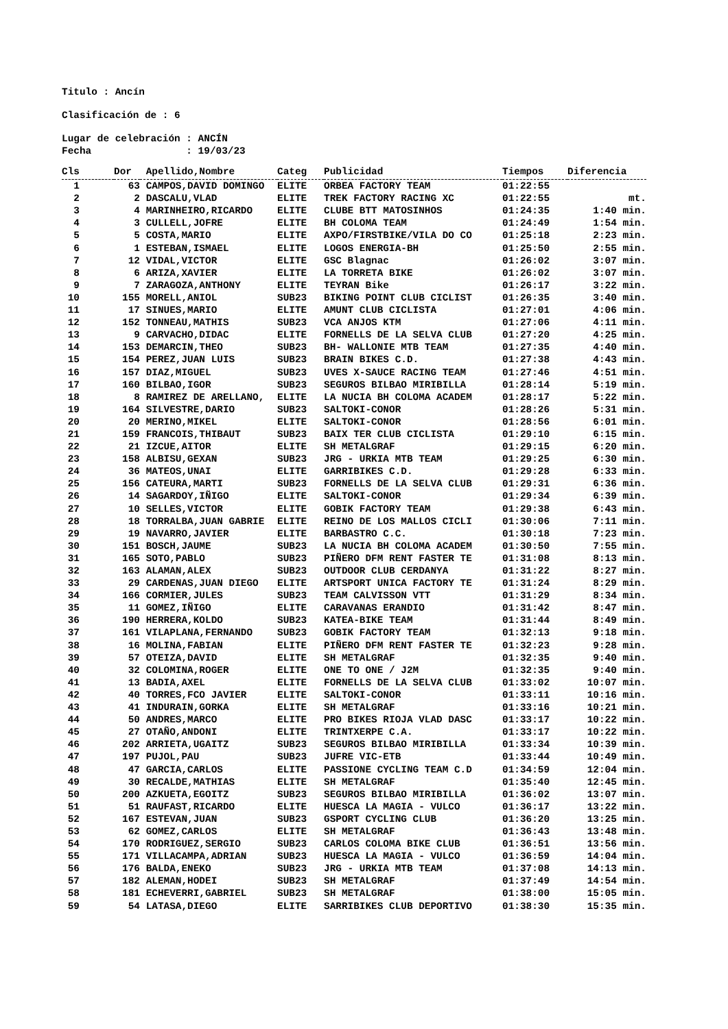Titulo : Ancín
Clasificación de : 6
Lugar de celebración : ANCÍN
Fecha : 19/03/23
| Cls | Dor | Apellido,Nombre | Categ | Publicidad | Tiempos | Diferencia |
| --- | --- | --- | --- | --- | --- | --- |
| 1 | 63 | CAMPOS,DAVID DOMINGO | ELITE | ORBEA FACTORY TEAM | 01:22:55 | |
| 2 | 2 | DASCALU,VLAD | ELITE | TREK FACTORY RACING XC | 01:22:55 | mt. |
| 3 | 4 | MARINHEIRO,RICARDO | ELITE | CLUBE BTT MATOSINHOS | 01:24:35 | 1:40 min. |
| 4 | 3 | CULLELL,JOFRE | ELITE | BH COLOMA TEAM | 01:24:49 | 1:54 min. |
| 5 | 5 | COSTA,MARIO | ELITE | AXPO/FIRSTBIKE/VILA DO CO | 01:25:18 | 2:23 min. |
| 6 | 1 | ESTEBAN,ISMAEL | ELITE | LOGOS ENERGIA-BH | 01:25:50 | 2:55 min. |
| 7 | 12 | VIDAL,VICTOR | ELITE | GSC Blagnac | 01:26:02 | 3:07 min. |
| 8 | 6 | ARIZA,XAVIER | ELITE | LA TORRETA BIKE | 01:26:02 | 3:07 min. |
| 9 | 7 | ZARAGOZA,ANTHONY | ELITE | TEYRAN Bike | 01:26:17 | 3:22 min. |
| 10 | 155 | MORELL,ANIOL | SUB23 | BIKING POINT CLUB CICLIST | 01:26:35 | 3:40 min. |
| 11 | 17 | SINUES,MARIO | ELITE | AMUNT CLUB CICLISTA | 01:27:01 | 4:06 min. |
| 12 | 152 | TONNEAU,MATHIS | SUB23 | VCA ANJOS KTM | 01:27:06 | 4:11 min. |
| 13 | 9 | CARVACHO,DIDAC | ELITE | FORNELLS DE LA SELVA CLUB | 01:27:20 | 4:25 min. |
| 14 | 153 | DEMARCIN,THEO | SUB23 | BH- WALLONIE MTB TEAM | 01:27:35 | 4:40 min. |
| 15 | 154 | PEREZ,JUAN LUIS | SUB23 | BRAIN BIKES C.D. | 01:27:38 | 4:43 min. |
| 16 | 157 | DIAZ,MIGUEL | SUB23 | UVES X-SAUCE RACING TEAM | 01:27:46 | 4:51 min. |
| 17 | 160 | BILBAO,IGOR | SUB23 | SEGUROS BILBAO MIRIBILLA | 01:28:14 | 5:19 min. |
| 18 | 8 | RAMIREZ DE ARELLANO, | ELITE | LA NUCIA BH COLOMA ACADEM | 01:28:17 | 5:22 min. |
| 19 | 164 | SILVESTRE,DARIO | SUB23 | SALTOKI-CONOR | 01:28:26 | 5:31 min. |
| 20 | 20 | MERINO,MIKEL | ELITE | SALTOKI-CONOR | 01:28:56 | 6:01 min. |
| 21 | 159 | FRANCOIS,THIBAUT | SUB23 | BAIX TER CLUB CICLISTA | 01:29:10 | 6:15 min. |
| 22 | 21 | IZCUE,AITOR | ELITE | SH METALGRAF | 01:29:15 | 6:20 min. |
| 23 | 158 | ALBISU,GEXAN | SUB23 | JRG - URKIA MTB TEAM | 01:29:25 | 6:30 min. |
| 24 | 36 | MATEOS,UNAI | ELITE | GARRIBIKES C.D. | 01:29:28 | 6:33 min. |
| 25 | 156 | CATEURA,MARTI | SUB23 | FORNELLS DE LA SELVA CLUB | 01:29:31 | 6:36 min. |
| 26 | 14 | SAGARDOY,IÑIGO | ELITE | SALTOKI-CONOR | 01:29:34 | 6:39 min. |
| 27 | 10 | SELLES,VICTOR | ELITE | GOBIK FACTORY TEAM | 01:29:38 | 6:43 min. |
| 28 | 18 | TORRALBA,JUAN GABRIE | ELITE | REINO DE LOS MALLOS CICLI | 01:30:06 | 7:11 min. |
| 29 | 19 | NAVARRO,JAVIER | ELITE | BARBASTRO C.C. | 01:30:18 | 7:23 min. |
| 30 | 151 | BOSCH,JAUME | SUB23 | LA NUCIA BH COLOMA ACADEM | 01:30:50 | 7:55 min. |
| 31 | 165 | SOTO,PABLO | SUB23 | PIÑERO DFM RENT FASTER TE | 01:31:08 | 8:13 min. |
| 32 | 163 | ALAMAN,ALEX | SUB23 | OUTDOOR CLUB CERDANYA | 01:31:22 | 8:27 min. |
| 33 | 29 | CARDENAS,JUAN DIEGO | ELITE | ARTSPORT UNICA FACTORY TE | 01:31:24 | 8:29 min. |
| 34 | 166 | CORMIER,JULES | SUB23 | TEAM CALVISSON VTT | 01:31:29 | 8:34 min. |
| 35 | 11 | GOMEZ,IÑIGO | ELITE | CARAVANAS ERANDIO | 01:31:42 | 8:47 min. |
| 36 | 190 | HERRERA,KOLDO | SUB23 | KATEA-BIKE TEAM | 01:31:44 | 8:49 min. |
| 37 | 161 | VILAPLANA,FERNANDO | SUB23 | GOBIK FACTORY TEAM | 01:32:13 | 9:18 min. |
| 38 | 16 | MOLINA,FABIAN | ELITE | PIÑERO DFM RENT FASTER TE | 01:32:23 | 9:28 min. |
| 39 | 57 | OTEIZA,DAVID | ELITE | SH METALGRAF | 01:32:35 | 9:40 min. |
| 40 | 32 | COLOMINA,ROGER | ELITE | ONE TO ONE / J2M | 01:32:35 | 9:40 min. |
| 41 | 13 | BADIA,AXEL | ELITE | FORNELLS DE LA SELVA CLUB | 01:33:02 | 10:07 min. |
| 42 | 40 | TORRES,FCO JAVIER | ELITE | SALTOKI-CONOR | 01:33:11 | 10:16 min. |
| 43 | 41 | INDURAIN,GORKA | ELITE | SH METALGRAF | 01:33:16 | 10:21 min. |
| 44 | 50 | ANDRES,MARCO | ELITE | PRO BIKES RIOJA VLAD DASC | 01:33:17 | 10:22 min. |
| 45 | 27 | OTAÑO,ANDONI | ELITE | TRINTXERPE C.A. | 01:33:17 | 10:22 min. |
| 46 | 202 | ARRIETA,UGAITZ | SUB23 | SEGUROS BILBAO MIRIBILLA | 01:33:34 | 10:39 min. |
| 47 | 197 | PUJOL,PAU | SUB23 | JUFRE VIC-ETB | 01:33:44 | 10:49 min. |
| 48 | 47 | GARCIA,CARLOS | ELITE | PASSIONE CYCLING TEAM C.D | 01:34:59 | 12:04 min. |
| 49 | 30 | RECALDE,MATHIAS | ELITE | SH METALGRAF | 01:35:40 | 12:45 min. |
| 50 | 200 | AZKUETA,EGOITZ | SUB23 | SEGUROS BILBAO MIRIBILLA | 01:36:02 | 13:07 min. |
| 51 | 51 | RAUFAST,RICARDO | ELITE | HUESCA LA MAGIA - VULCO | 01:36:17 | 13:22 min. |
| 52 | 167 | ESTEVAN,JUAN | SUB23 | GSPORT CYCLING CLUB | 01:36:20 | 13:25 min. |
| 53 | 62 | GOMEZ,CARLOS | ELITE | SH METALGRAF | 01:36:43 | 13:48 min. |
| 54 | 170 | RODRIGUEZ,SERGIO | SUB23 | CARLOS COLOMA BIKE CLUB | 01:36:51 | 13:56 min. |
| 55 | 171 | VILLACAMPA,ADRIAN | SUB23 | HUESCA LA MAGIA - VULCO | 01:36:59 | 14:04 min. |
| 56 | 176 | BALDA,ENEKO | SUB23 | JRG - URKIA MTB TEAM | 01:37:08 | 14:13 min. |
| 57 | 182 | ALEMAN,HODEI | SUB23 | SH METALGRAF | 01:37:49 | 14:54 min. |
| 58 | 181 | ECHEVERRI,GABRIEL | SUB23 | SH METALGRAF | 01:38:00 | 15:05 min. |
| 59 | 54 | LATASA,DIEGO | ELITE | SARRIBIKES CLUB DEPORTIVO | 01:38:30 | 15:35 min. |